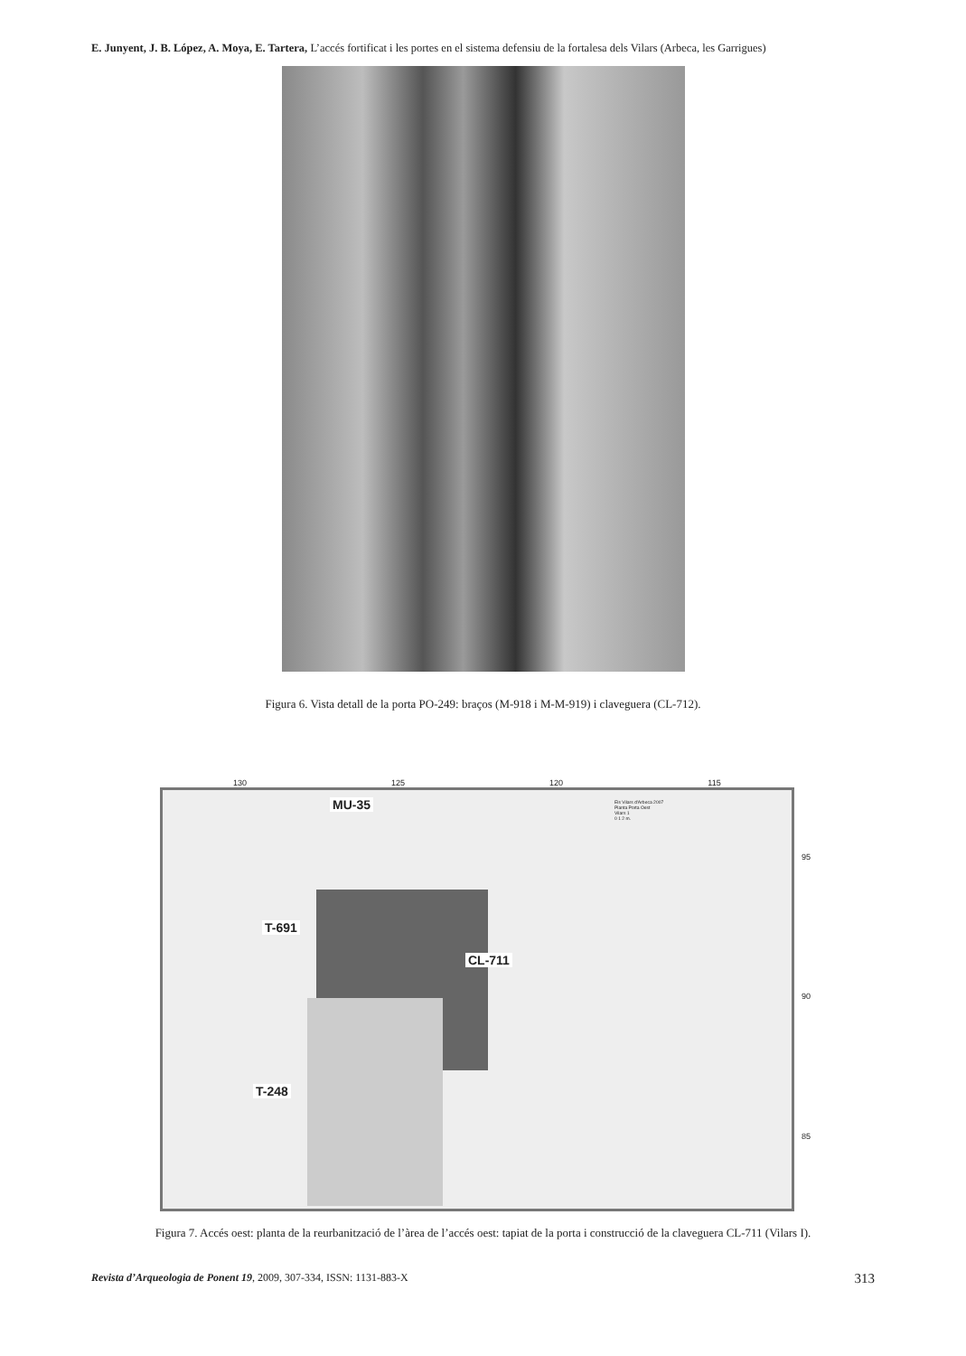E. Junyent, J. B. López, A. Moya, E. Tartera, L’accés fortificat i les portes en el sistema defensiu de la fortalesa dels Vilars (Arbeca, les Garrigues)
Figura 6. Vista detall de la porta PO-249: braços (M-918 i M-M-919) i claveguera (CL-712).
130 125 120 115
MU-35
T-691
CL-711
T-248
Els Vilars d'Arbeca 2007
Planta Porta Oest
Vilars 1
0 1 2 m.
95
90
85
Figura 7. Accés oest: planta de la reurbanització de l’àrea de l’accés oest: tapiat de la porta i construcció de la claveguera CL-711 (Vilars I).
Revista d’Arqueologia de Ponent 19, 2009, 307-334, ISSN: 1131-883-X 313